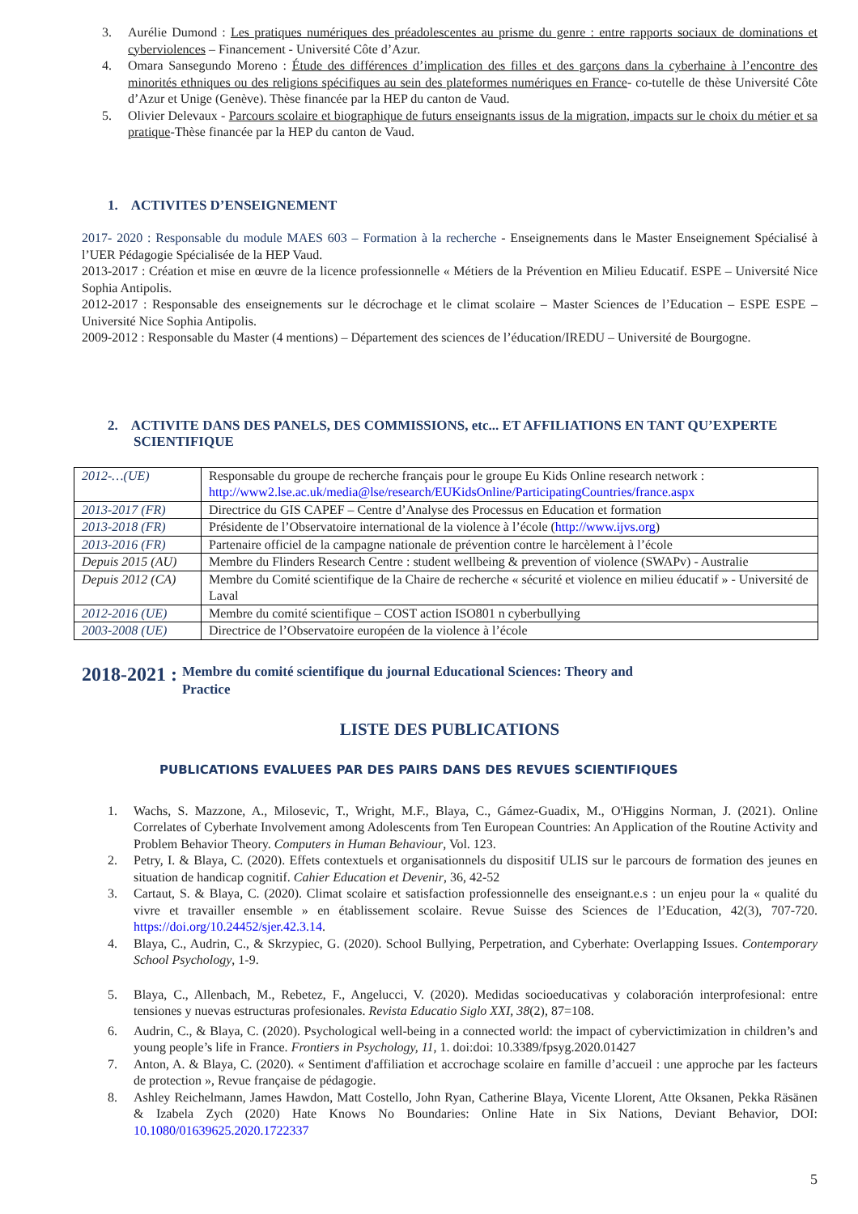3. Aurélie Dumond : Les pratiques numériques des préadolescentes au prisme du genre : entre rapports sociaux de dominations et cyberviolences – Financement - Université Côte d’Azur.
4. Omara Sansegundo Moreno : Étude des différences d’implication des filles et des garçons dans la cyberhaine à l’encontre des minorités ethniques ou des religions spécifiques au sein des plateformes numériques en France- co-tutelle de thèse Université Côte d’Azur et Unige (Genève). Thèse financée par la HEP du canton de Vaud.
5. Olivier Delevaux - Parcours scolaire et biographique de futurs enseignants issus de la migration, impacts sur le choix du métier et sa pratique-Thèse financée par la HEP du canton de Vaud.
1. ACTIVITES D’ENSEIGNEMENT
2017- 2020 : Responsable du module MAES 603 – Formation à la recherche - Enseignements dans le Master Enseignement Spécialisé à l’UER Pédagogie Spécialisée de la HEP Vaud.
2013-2017 : Création et mise en œuvre de la licence professionnelle « Métiers de la Prévention en Milieu Educatif. ESPE – Université Nice Sophia Antipolis.
2012-2017 : Responsable des enseignements sur le décrochage et le climat scolaire – Master Sciences de l’Education – ESPE ESPE – Université Nice Sophia Antipolis.
2009-2012 : Responsable du Master (4 mentions) – Département des sciences de l’éducation/IREDU – Université de Bourgogne.
2. ACTIVITE DANS DES PANELS, DES COMMISSIONS, etc... ET AFFILIATIONS EN TANT QU’EXPERTE SCIENTIFIQUE
| 2012-…(UE) | Responsable du groupe de recherche français pour le groupe Eu Kids Online research network : http://www2.lse.ac.uk/media@lse/research/EUKidsOnline/ParticipatingCountries/france.aspx |
| 2013-2017 (FR) | Directrice du GIS CAPEF – Centre d’Analyse des Processus en Education et formation |
| 2013-2018 (FR) | Présidente de l’Observatoire international de la violence à l’école ( http://www.ijvs.org ) |
| 2013-2016 (FR) | Partenaire officiel de la campagne nationale de prévention contre le harcèlement à l’école |
| Depuis 2015 (AU) | Membre du Flinders Research Centre : student wellbeing & prevention of violence (SWAPv) - Australie |
| Depuis 2012 (CA) | Membre du Comité scientifique de la Chaire de recherche « sécurité et violence en milieu éducatif » - Université de Laval |
| 2012-2016 (UE) | Membre du comité scientifique – COST action ISO801 n cyberbullying |
| 2003-2008 (UE) | Directrice de l’Observatoire européen de la violence à l’école |
2018-2021 : Membre du comité scientifique du journal Educational Sciences: Theory and Practice
LISTE DES PUBLICATIONS
PUBLICATIONS EVALUEES PAR DES PAIRS DANS DES REVUES SCIENTIFIQUES
1. Wachs, S. Mazzone, A., Milosevic, T., Wright, M.F., Blaya, C., Gámez-Guadix, M., O'Higgins Norman, J. (2021). Online Correlates of Cyberhate Involvement among Adolescents from Ten European Countries: An Application of the Routine Activity and Problem Behavior Theory. Computers in Human Behaviour, Vol. 123.
2. Petry, I. & Blaya, C. (2020). Effets contextuels et organisationnels du dispositif ULIS sur le parcours de formation des jeunes en situation de handicap cognitif. Cahier Education et Devenir, 36, 42-52
3. Cartaut, S. & Blaya, C. (2020). Climat scolaire et satisfaction professionnelle des enseignant.e.s : un enjeu pour la « qualité du vivre et travailler ensemble » en établissement scolaire. Revue Suisse des Sciences de l’Education, 42(3), 707-720. https://doi.org/10.24452/sjer.42.3.14.
4. Blaya, C., Audrin, C., & Skrzypiec, G. (2020). School Bullying, Perpetration, and Cyberhate: Overlapping Issues. Contemporary School Psychology, 1-9.
5. Blaya, C., Allenbach, M., Rebetez, F., Angelucci, V. (2020). Medidas socioeducativas y colaboración interprofesional: entre tensiones y nuevas estructuras profesionales. Revista Educatio Siglo XXI, 38(2), 87=108.
6. Audrin, C., & Blaya, C. (2020). Psychological well-being in a connected world: the impact of cybervictimization in children’s and young people’s life in France. Frontiers in Psychology, 11, 1. doi:doi: 10.3389/fpsyg.2020.01427
7. Anton, A. & Blaya, C. (2020). « Sentiment d'affiliation et accrochage scolaire en famille d’accueil : une approche par les facteurs de protection », Revue française de pédagogie.
8. Ashley Reichelmann, James Hawdon, Matt Costello, John Ryan, Catherine Blaya, Vicente Llorent, Atte Oksanen, Pekka Räsänen & Izabela Zych (2020) Hate Knows No Boundaries: Online Hate in Six Nations, Deviant Behavior, DOI: 10.1080/01639625.2020.1722337
5